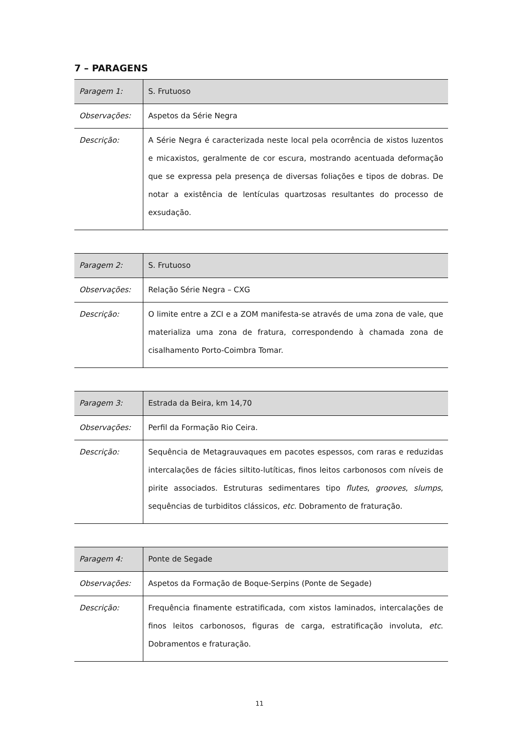7 – PARAGENS
| Paragem 1: | S. Frutuoso |
| Observações: | Aspetos da Série Negra |
| Descrição: | A Série Negra é caracterizada neste local pela ocorrência de xistos luzentos e micaxistos, geralmente de cor escura, mostrando acentuada deformação que se expressa pela presença de diversas foliações e tipos de dobras. De notar a existência de lentículas quartzosas resultantes do processo de exsudação. |
| Paragem 2: | S. Frutuoso |
| Observações: | Relação Série Negra – CXG |
| Descrição: | O limite entre a ZCI e a ZOM manifesta-se através de uma zona de vale, que materializa uma zona de fratura, correspondendo à chamada zona de cisalhamento Porto-Coimbra Tomar. |
| Paragem 3: | Estrada da Beira, km 14,70 |
| Observações: | Perfil da Formação Rio Ceira. |
| Descrição: | Sequência de Metagrauvaques em pacotes espessos, com raras e reduzidas intercalações de fácies siltito-lutíticas, finos leitos carbonosos com níveis de pirite associados. Estruturas sedimentares tipo flutes , grooves , slumps , sequências de turbiditos clássicos, etc . Dobramento de fraturação. |
| Paragem 4: | Ponte de Segade |
| Observações: | Aspetos da Formação de Boque-Serpins (Ponte de Segade) |
| Descrição: | Frequência finamente estratificada, com xistos laminados, intercalações de finos leitos carbonosos, figuras de carga, estratificação involuta, etc . Dobramentos e fraturação. |
11